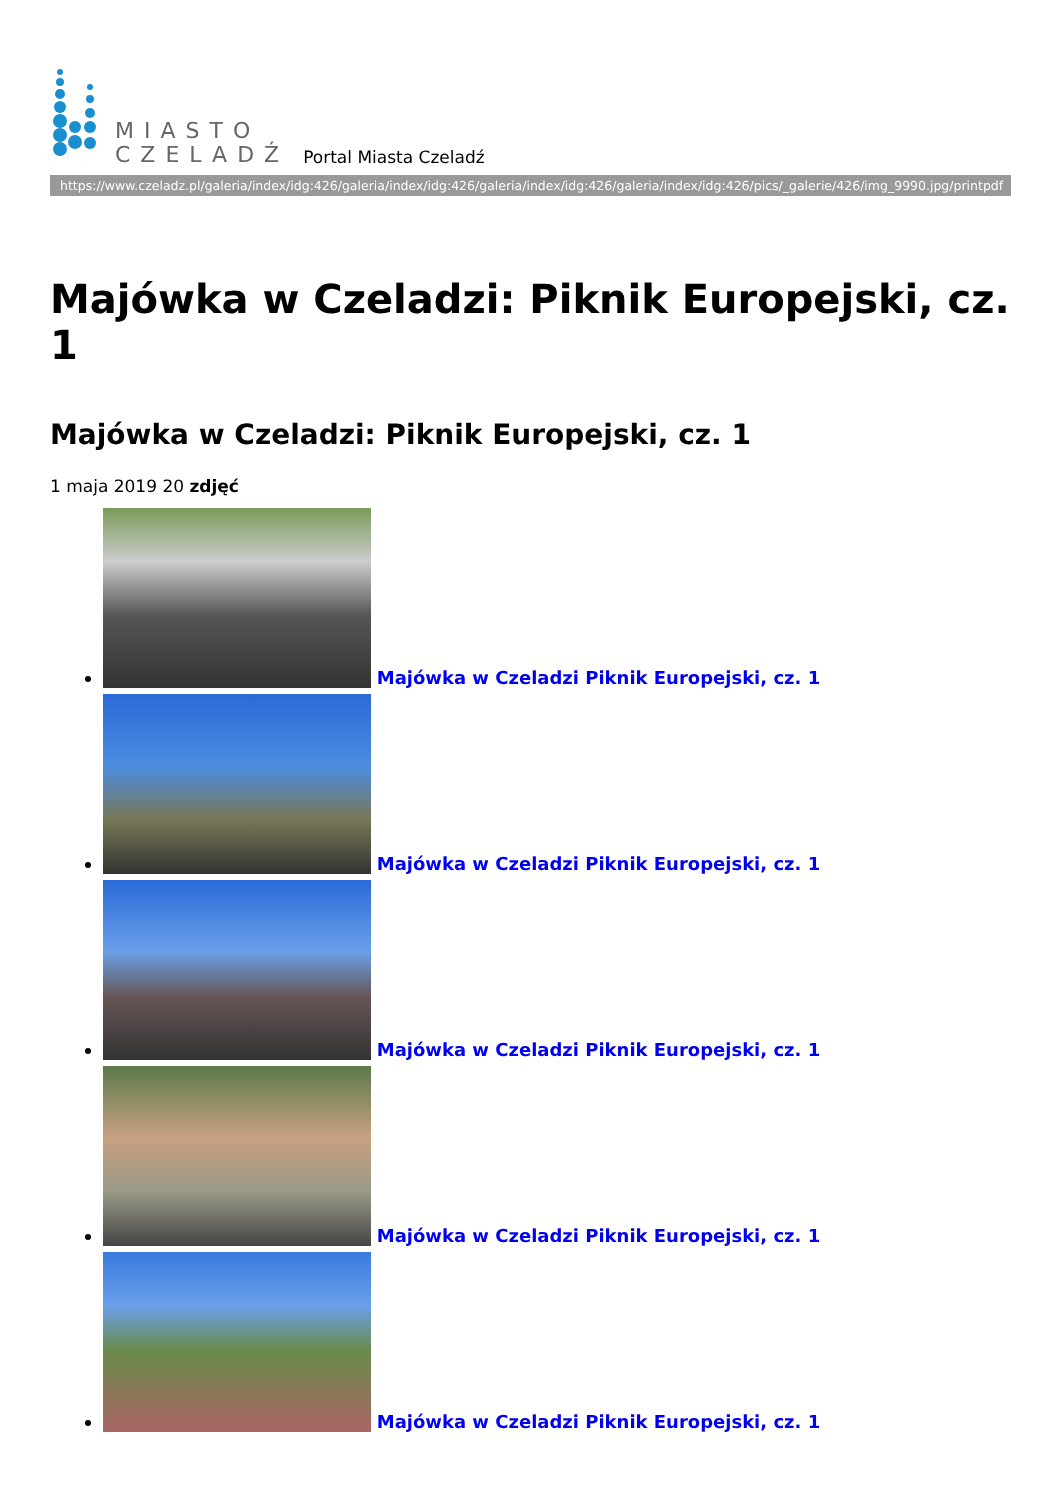MIASTO
CZELADŹ
Portal Miasta Czeladź
https://www.czeladz.pl/galeria/index/idg:426/galeria/index/idg:426/galeria/index/idg:426/galeria/index/idg:426/pics/_galerie/426/img_9990.jpg/printpdf
Majówka w Czeladzi: Piknik Europejski, cz. 1
Majówka w Czeladzi: Piknik Europejski, cz. 1
1 maja 2019 20 zdjęć
Majówka w Czeladzi Piknik Europejski, cz. 1
Majówka w Czeladzi Piknik Europejski, cz. 1
Majówka w Czeladzi Piknik Europejski, cz. 1
Majówka w Czeladzi Piknik Europejski, cz. 1
Majówka w Czeladzi Piknik Europejski, cz. 1